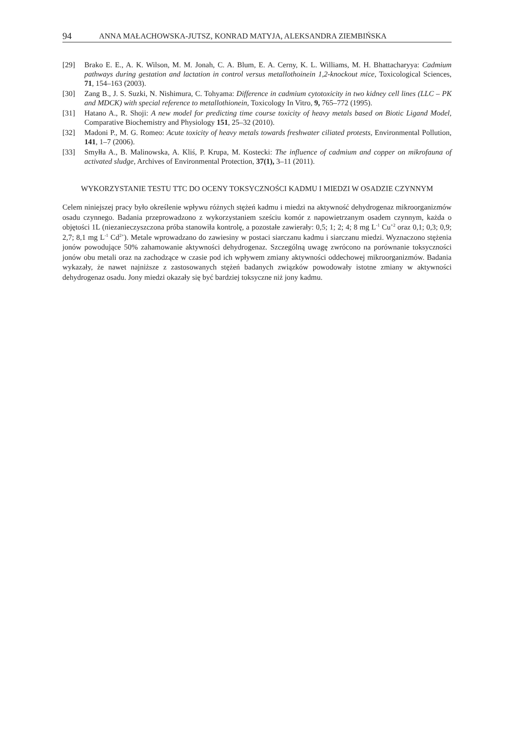94 ANNA MAŁACHOWSKA-JUTSZ, KONRAD MATYJA, ALEKSANDRA ZIEMBIŃSKA
[29] Brako E. E., A. K. Wilson, M. M. Jonah, C. A. Blum, E. A. Cerny, K. L. Williams, M. H. Bhattacharyya: Cadmium pathways during gestation and lactation in control versus metallothoinein 1,2-knockout mice, Toxicological Sciences, 71, 154–163 (2003).
[30] Zang B., J. S. Suzki, N. Nishimura, C. Tohyama: Difference in cadmium cytotoxicity in two kidney cell lines (LLC – PK and MDCK) with special reference to metallothionein, Toxicology In Vitro, 9, 765–772 (1995).
[31] Hatano A., R. Shoji: A new model for predicting time course toxicity of heavy metals based on Biotic Ligand Model, Comparative Biochemistry and Physiology 151, 25–32 (2010).
[32] Madoni P., M. G. Romeo: Acute toxicity of heavy metals towards freshwater ciliated protests, Environmental Pollution, 141, 1–7 (2006).
[33] Smyłła A., B. Malinowska, A. Kliś, P. Krupa, M. Kostecki: The influence of cadmium and copper on mikrofauna of activated sludge, Archives of Environmental Protection, 37(1), 3–11 (2011).
WYKORZYSTANIE TESTU TTC DO OCENY TOKSYCZNOŚCI KADMU I MIEDZI W OSADZIE CZYNNYM
Celem niniejszej pracy było określenie wpływu różnych stężeń kadmu i miedzi na aktywność dehydrogenaz mikroorganizmów osadu czynnego. Badania przeprowadzono z wykorzystaniem sześciu komór z napowietrzanym osadem czynnym, każda o objętości 1L (niezanieczyszczona próba stanowiła kontrolę, a pozostałe zawierały: 0,5; 1; 2; 4; 8 mg L<sup>-1</sup> Cu<sup>+2</sup> oraz 0,1; 0,3; 0,9; 2,7; 8,1 mg L<sup>-1</sup> Cd<sup>2+</sup>). Metale wprowadzano do zawiesiny w postaci siarczanu kadmu i siarczanu miedzi. Wyznaczono stężenia jonów powodujące 50% zahamowanie aktywności dehydrogenaz. Szczególną uwagę zwrócono na porównanie toksyczności jonów obu metali oraz na zachodzące w czasie pod ich wpływem zmiany aktywności oddechowej mikroorganizmów. Badania wykazały, że nawet najniższe z zastosowanych stężeń badanych związków powodowały istotne zmiany w aktywności dehydrogenaz osadu. Jony miedzi okazały się być bardziej toksyczne niż jony kadmu.